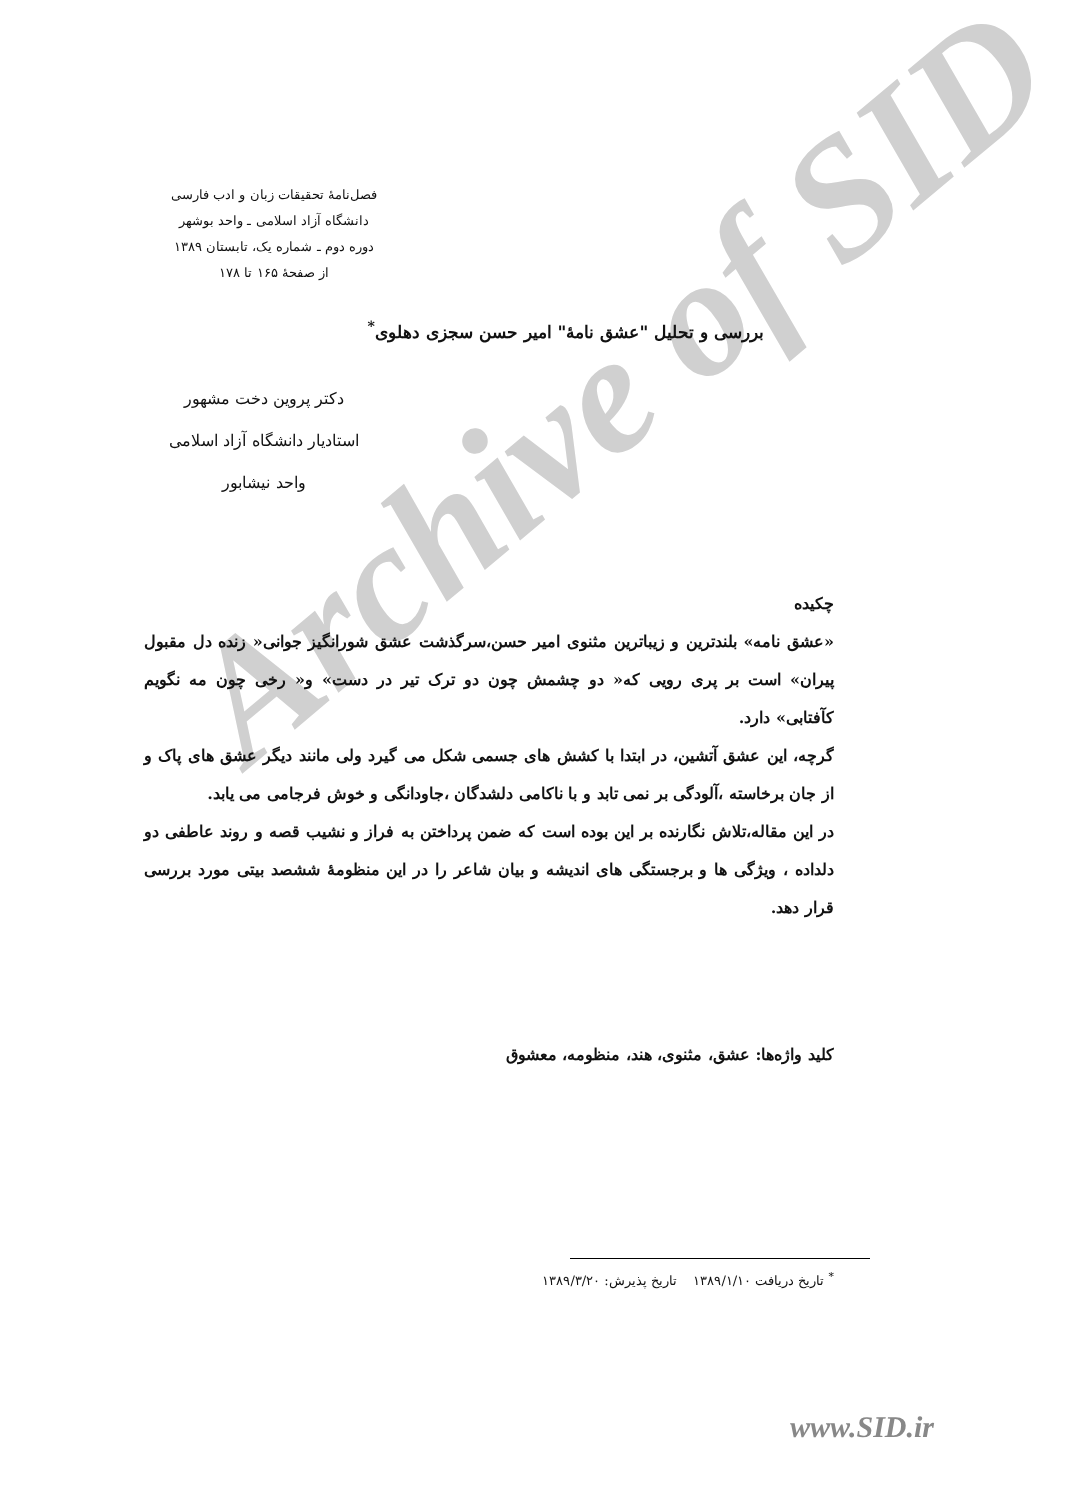Archive of SID
فصل‌نامهٔ تحقیقات زبان و ادب فارسی
دانشگاه آزاد اسلامی ـ واحد بوشهر
دوره دوم ـ شماره یک، تابستان ۱۳۸۹
از صفحهٔ ۱۶۵ تا ۱۷۸
بررسی و تحلیل "عشق نامهٔ" امیر حسن سجزی دهلوی<sup>*</sup>
دکتر پروین دخت مشهور
استادیار دانشگاه آزاد اسلامی
واحد نیشابور
چکیده
«عشق نامه» بلندترین و زیباترین مثنوی امیر حسن،سرگذشت عشق شورانگیز جوانی« زنده دل مقبول پیران» است بر پری رویی که« دو چشمش چون دو ترک تیر در دست» و« رخی چون مه نگویم کآفتابی» دارد.
گرچه، این عشق آتشین، در ابتدا با کشش های جسمی شکل می گیرد ولی مانند دیگر عشق های پاک و از جان برخاسته ،آلودگی بر نمی تابد و با ناکامی دلشدگان ،جاودانگی و خوش فرجامی می یابد.
در این مقاله،تلاش نگارنده بر این بوده است که ضمن پرداختن به فراز و نشیب قصه و روند عاطفی دو دلداده ، ویژگی ها و برجستگی های اندیشه و بیان شاعر را در این منظومهٔ ششصد بیتی مورد بررسی قرار دهد.
کلید واژه‌ها: عشق، مثنوی، هند، منظومه، معشوق
<sup>*</sup> تاریخ دریافت ۱۳۸۹/۱/۱۰ تاریخ پذیرش: ۱۳۸۹/۳/۲۰
www.SID.ir